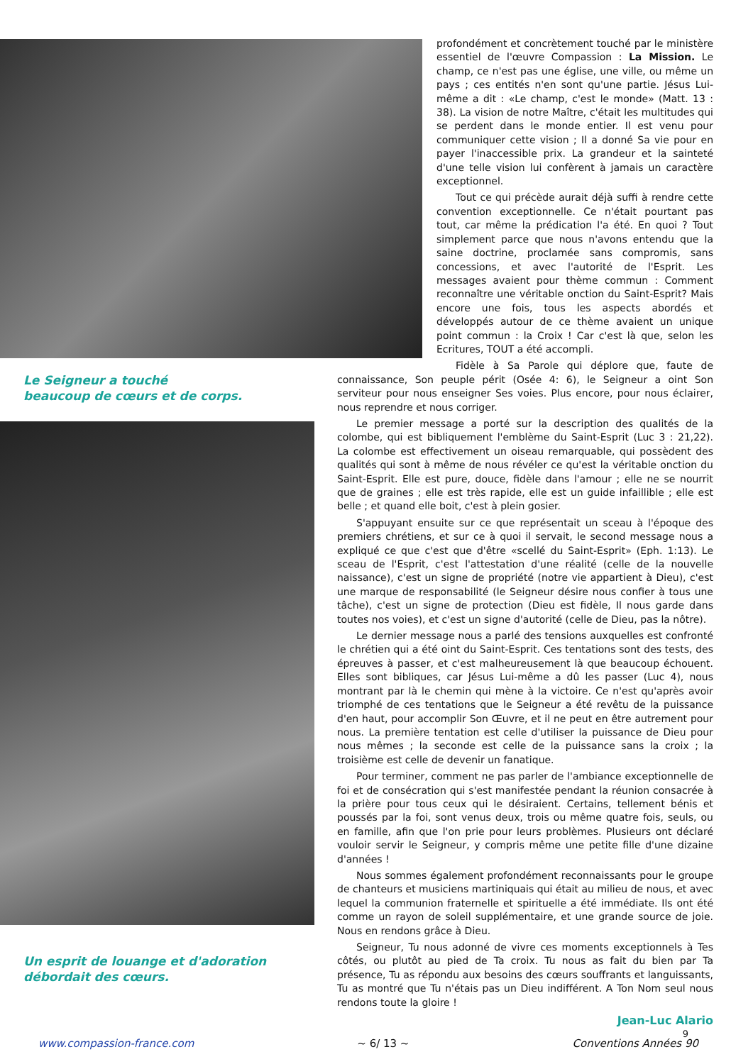Le Seigneur a touché
beaucoup de cœurs et de corps.
Un esprit de louange et d'adoration
débordait des cœurs.
profondément et concrètement touché par le ministère essentiel de l'œuvre Compassion : La Mission. Le champ, ce n'est pas une église, une ville, ou même un pays ; ces entités n'en sont qu'une partie. Jésus Lui-même a dit : «Le champ, c'est le monde» (Matt. 13 : 38). La vision de notre Maître, c'était les multitudes qui se perdent dans le monde entier. Il est venu pour communiquer cette vision ; Il a donné Sa vie pour en payer l'inaccessible prix. La grandeur et la sainteté d'une telle vision lui confèrent à jamais un caractère exceptionnel.
Tout ce qui précède aurait déjà suffi à rendre cette convention exceptionnelle. Ce n'était pourtant pas tout, car même la prédication l'a été. En quoi ? Tout simplement parce que nous n'avons entendu que la saine doctrine, proclamée sans compromis, sans concessions, et avec l'autorité de l'Esprit. Les messages avaient pour thème commun : Comment reconnaître une véritable onction du Saint-Esprit? Mais encore une fois, tous les aspects abordés et développés autour de ce thème avaient un unique point commun : la Croix ! Car c'est là que, selon les Ecritures, TOUT a été accompli.
Fidèle à Sa Parole qui déplore que, faute de connaissance, Son peuple périt (Osée 4: 6), le Seigneur a oint Son serviteur pour nous enseigner Ses voies. Plus encore, pour nous éclairer, nous reprendre et nous corriger.
Le premier message a porté sur la description des qualités de la colombe, qui est bibliquement l'emblème du Saint-Esprit (Luc 3 : 21,22). La colombe est effectivement un oiseau remarquable, qui possèdent des qualités qui sont à même de nous révéler ce qu'est la véritable onction du Saint-Esprit. Elle est pure, douce, fidèle dans l'amour ; elle ne se nourrit que de graines ; elle est très rapide, elle est un guide infaillible ; elle est belle ; et quand elle boit, c'est à plein gosier.
S'appuyant ensuite sur ce que représentait un sceau à l'époque des premiers chrétiens, et sur ce à quoi il servait, le second message nous a expliqué ce que c'est que d'être «scellé du Saint-Esprit» (Eph. 1:13). Le sceau de l'Esprit, c'est l'attestation d'une réalité (celle de la nouvelle naissance), c'est un signe de propriété (notre vie appartient à Dieu), c'est une marque de responsabilité (le Seigneur désire nous confier à tous une tâche), c'est un signe de protection (Dieu est fidèle, Il nous garde dans toutes nos voies), et c'est un signe d'autorité (celle de Dieu, pas la nôtre).
Le dernier message nous a parlé des tensions auxquelles est confronté le chrétien qui a été oint du Saint-Esprit. Ces tentations sont des tests, des épreuves à passer, et c'est malheureusement là que beaucoup échouent. Elles sont bibliques, car Jésus Lui-même a dû les passer (Luc 4), nous montrant par là le chemin qui mène à la victoire. Ce n'est qu'après avoir triomphé de ces tentations que le Seigneur a été revêtu de la puissance d'en haut, pour accomplir Son Œuvre, et il ne peut en être autrement pour nous. La première tentation est celle d'utiliser la puissance de Dieu pour nous mêmes ; la seconde est celle de la puissance sans la croix ; la troisième est celle de devenir un fanatique.
Pour terminer, comment ne pas parler de l'ambiance exceptionnelle de foi et de consécration qui s'est manifestée pendant la réunion consacrée à la prière pour tous ceux qui le désiraient. Certains, tellement bénis et poussés par la foi, sont venus deux, trois ou même quatre fois, seuls, ou en famille, afin que l'on prie pour leurs problèmes. Plusieurs ont déclaré vouloir servir le Seigneur, y compris même une petite fille d'une dizaine d'années !
Nous sommes également profondément reconnaissants pour le groupe de chanteurs et musiciens martiniquais qui était au milieu de nous, et avec lequel la communion fraternelle et spirituelle a été immédiate. Ils ont été comme un rayon de soleil supplémentaire, et une grande source de joie. Nous en rendons grâce à Dieu.
Seigneur, Tu nous adonné de vivre ces moments exceptionnels à Tes côtés, ou plutôt au pied de Ta croix. Tu nous as fait du bien par Ta présence, Tu as répondu aux besoins des cœurs souffrants et languissants, Tu as montré que Tu n'étais pas un Dieu indifférent. A Ton Nom seul nous rendons toute la gloire !
Jean-Luc Alario
9
www.compassion-france.com ~ 6/ 13 ~ Conventions Années 90